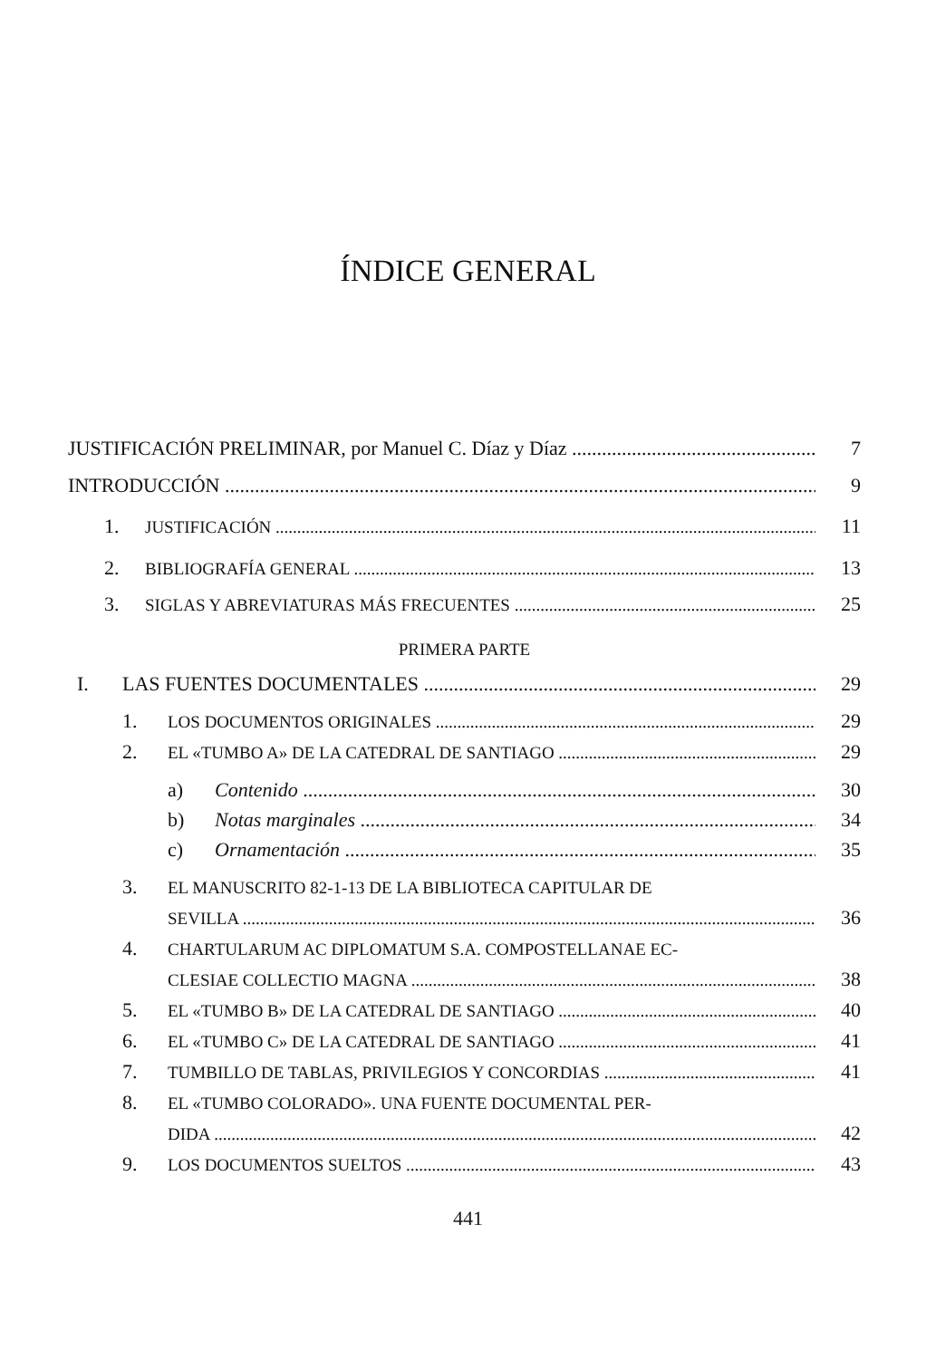ÍNDICE GENERAL
JUSTIFICACIÓN PRELIMINAR, por Manuel C. Díaz y Díaz 7
INTRODUCCIÓN 9
1. JUSTIFICACIÓN 11
2. BIBLIOGRAFÍA GENERAL 13
3. SIGLAS Y ABREVIATURAS MÁS FRECUENTES 25
PRIMERA PARTE
I. LAS FUENTES DOCUMENTALES 29
1. LOS DOCUMENTOS ORIGINALES 29
2. EL «TUMBO A» DE LA CATEDRAL DE SANTIAGO 29
a) Contenido 30
b) Notas marginales 34
c) Ornamentación 35
3. EL MANUSCRITO 82-1-13 DE LA BIBLIOTECA CAPITULAR DE
SEVILLA 36
4. CHARTULARUM AC DIPLOMATUM S.A. COMPOSTELLANAE EC-
CLESIAE COLLECTIO MAGNA 38
5. EL «TUMBO B» DE LA CATEDRAL DE SANTIAGO 40
6. EL «TUMBO C» DE LA CATEDRAL DE SANTIAGO 41
7. TUMBILLO DE TABLAS, PRIVILEGIOS Y CONCORDIAS 41
8. EL «TUMBO COLORADO». UNA FUENTE DOCUMENTAL PER-
DIDA 42
9. LOS DOCUMENTOS SUELTOS 43
441